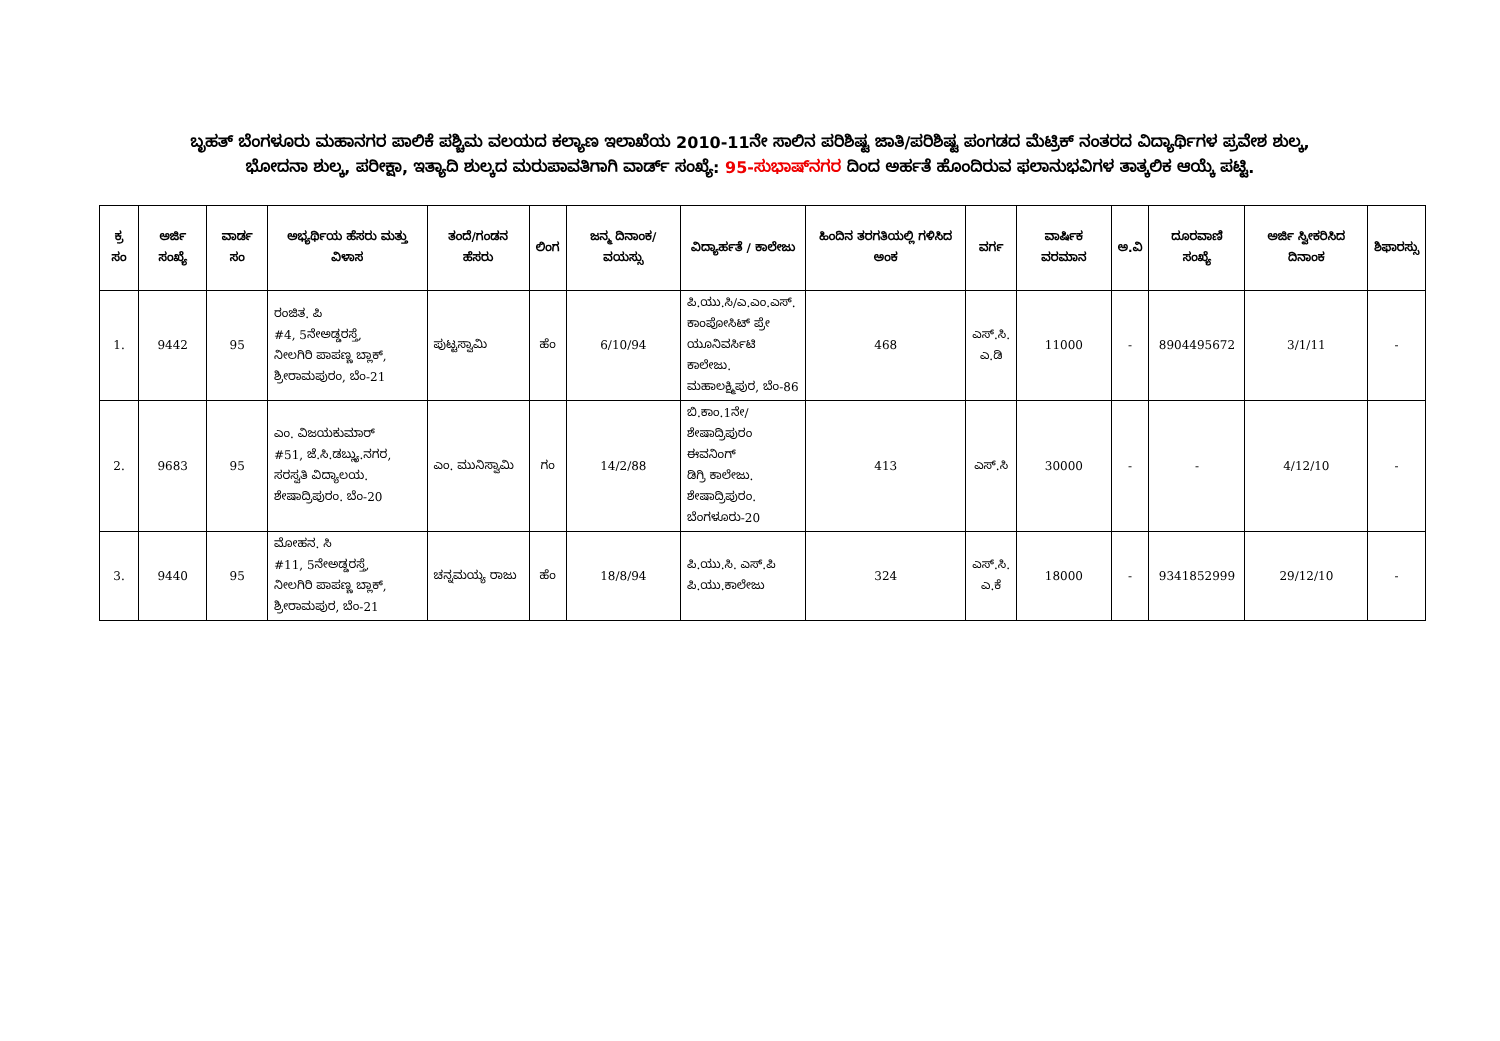ಬೃಹತ್ ಬೆಂಗಳೂರು ಮಹಾನಗರ ಪಾಲಿಕೆ ಪಶ್ಚಿಮ ವಲಯದ ಕಲ್ಯಾಣ ಇಲಾಖೆಯ 2010-11ನೇ ಸಾಲಿನ ಪರಿಶಿಷ್ಟ ಜಾತಿ/ಪರಿಶಿಷ್ಟ ಪಂಗಡದ ಮೆಟ್ರಿಕ್ ನಂತರದ ವಿದ್ಯಾರ್ಥಿಗಳ ಪ್ರವೇಶ ಶುಲ್ಕ,
ಭೋದನಾ ಶುಲ್ಕ, ಪರೀಕ್ಷಾ, ಇತ್ಯಾದಿ ಶುಲ್ಕದ ಮರುಪಾವತಿಗಾಗಿ ವಾರ್ಡ್ ಸಂಖ್ಯೆ: 95-ಸುಭಾಷ್‌ನಗರ ದಿಂದ ಅರ್ಹತೆ ಹೊಂದಿರುವ ಫಲಾನುಭವಿಗಳ ತಾತ್ಕಲಿಕ ಆಯ್ಕೆ ಪಟ್ಟಿ.
| ಕ್ರ ಸಂ | ಅರ್ಜಿ ಸಂಖ್ಯೆ | ವಾರ್ಡ ಸಂ | ಅಭ್ಯರ್ಥಿಯ ಹೆಸರು ಮತ್ತು ವಿಳಾಸ | ತಂದೆ/ಗಂಡನ ಹೆಸರು | ಲಿಂಗ | ಜನ್ಮ ದಿನಾಂಕ/ ವಯಸ್ಸು | ವಿದ್ಯಾರ್ಹತೆ / ಕಾಲೇಜು | ಹಿಂದಿನ ತರಗತಿಯಲ್ಲಿ ಗಳಿಸಿದ ಅಂಕ | ವರ್ಗ | ವಾರ್ಷಿಕ ವರಮಾನ | ಅ.ವಿ | ದೂರವಾಣಿ ಸಂಖ್ಯೆ | ಅರ್ಜಿ ಸ್ವೀಕರಿಸಿದ ದಿನಾಂಕ | ಶಿಫಾರಸ್ಸು |
| --- | --- | --- | --- | --- | --- | --- | --- | --- | --- | --- | --- | --- | --- | --- |
| 1. | 9442 | 95 | ರಂಜಿತ. ಪಿ #4, 5ನೇಅಡ್ಡರಸ್ತೆ, ನೀಲಗಿರಿ ಪಾಪಣ್ಣ ಬ್ಲಾಕ್, ಶ್ರೀರಾಮಪುರಂ, ಬೆಂ-21 | ಪುಟ್ಟಸ್ವಾಮಿ | ಹೆಂ | 6/10/94 | ಪಿ.ಯು.ಸಿ/ಎ.ಎಂ.ಎಸ್. ಕಾಂಪೋಸಿಟ್ ಪ್ರೇ ಯೂನಿವರ್ಸಿಟಿ ಕಾಲೇಜು. ಮಹಾಲಕ್ಷ್ಮಿಪುರ, ಬೆಂ-86 | 468 | ಎಸ್.ಸಿ. ಎ.ಡಿ | 11000 | - | 8904495672 | 3/1/11 | - |
| 2. | 9683 | 95 | ಎಂ. ವಿಜಯಕುಮಾರ್ #51, ಜೆ.ಸಿ.ಡಬ್ಲ್ಯು.ನಗರ, ಸರಸ್ವತಿ ವಿದ್ಯಾಲಯ. ಶೇಷಾದ್ರಿಪುರಂ. ಬೆಂ-20 | ಎಂ. ಮುನಿಸ್ವಾಮಿ | ಗಂ | 14/2/88 | ಬಿ.ಕಾಂ.1ನೇ/ ಶೇಷಾದ್ರಿಪುರಂ ಈವನಿಂಗ್ ಡಿಗ್ರಿ ಕಾಲೇಜು. ಶೇಷಾದ್ರಿಪುರಂ. ಬೆಂಗಳೂರು-20 | 413 | ಎಸ್.ಸಿ | 30000 | - | - | 4/12/10 | - |
| 3. | 9440 | 95 | ಮೋಹನ. ಸಿ #11, 5ನೇಅಡ್ಡರಸ್ತೆ, ನೀಲಗಿರಿ ಪಾಪಣ್ಣ ಬ್ಲಾಕ್, ಶ್ರೀರಾಮಪುರ, ಬೆಂ-21 | ಚನ್ನಮಯ್ಯ ರಾಜು | ಹೆಂ | 18/8/94 | ಪಿ.ಯು.ಸಿ. ಎಸ್.ಪಿ ಪಿ.ಯು.ಕಾಲೇಜು | 324 | ಎಸ್.ಸಿ. ಎ.ಕೆ | 18000 | - | 9341852999 | 29/12/10 | - |